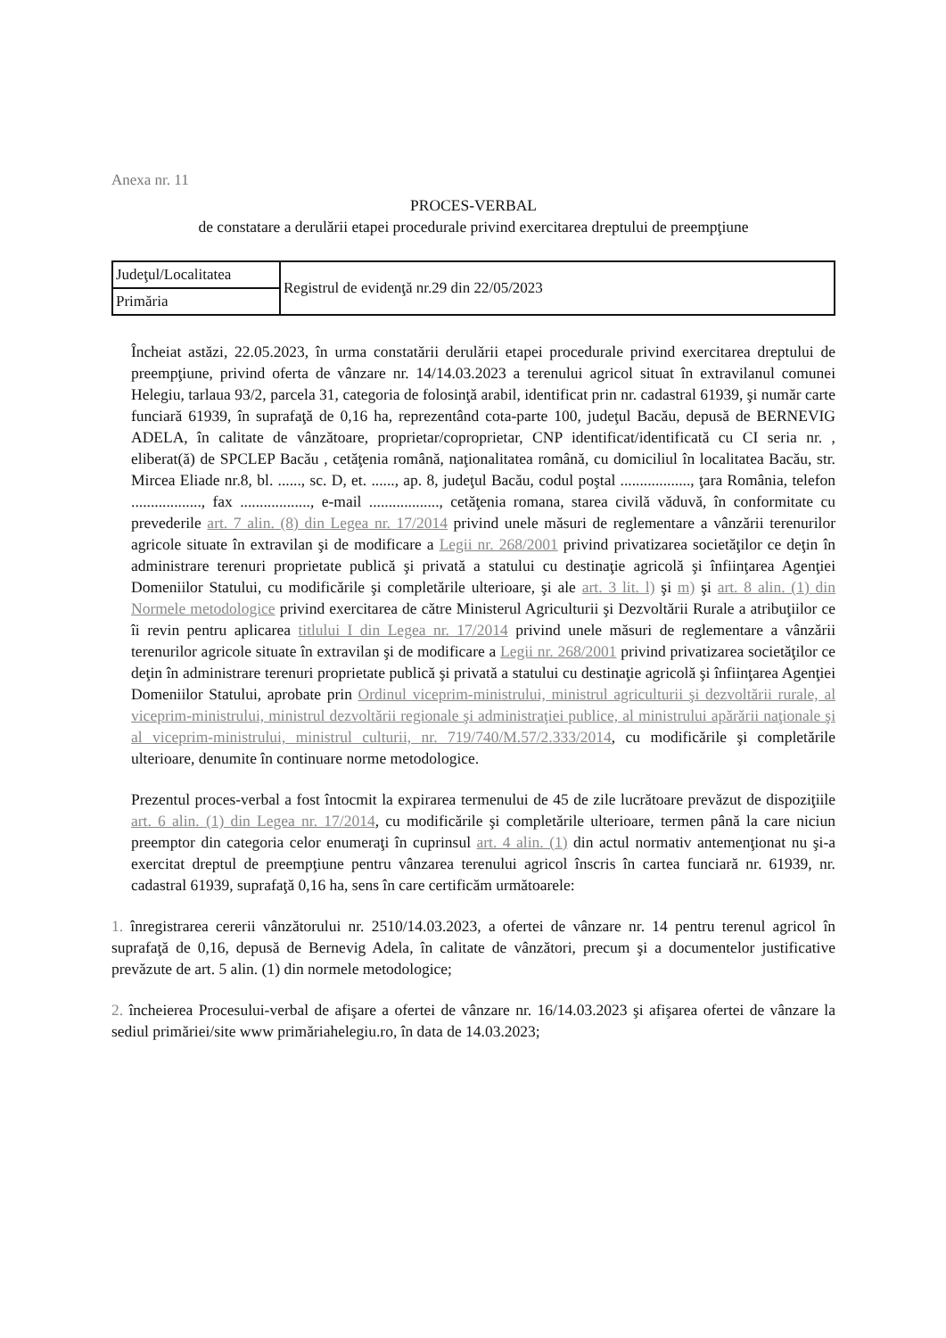Anexa nr. 11
PROCES-VERBAL
de constatare a derulării etapei procedurale privind exercitarea dreptului de preempţiune
| Judeţul/Localitatea | Registrul de evidenţă nr.29 din 22/05/2023 |
| Primăria | |
Încheiat astăzi, 22.05.2023, în urma constatării derulării etapei procedurale privind exercitarea dreptului de preempţiune, privind oferta de vânzare nr. 14/14.03.2023 a terenului agricol situat în extravilanul comunei Helegiu, tarlaua 93/2, parcela 31, categoria de folosinţă arabil, identificat prin nr. cadastral 61939, şi număr carte funciară 61939, în suprafaţă de 0,16 ha, reprezentând cota-parte 100, judeţul Bacău, depusă de BERNEVIG ADELA, în calitate de vânzătoare, proprietar/coproprietar, CNP identificat/identificată cu CI seria nr. , eliberat(ă) de SPCLEP Bacău , cetăţenia română, naţionalitatea română, cu domiciliul în localitatea Bacău, str. Mircea Eliade nr.8, bl. ......, sc. D, et. ......, ap. 8, judeţul Bacău, codul poştal .................., ţara România, telefon .................., fax .................., e-mail .................., cetăţenia romana, starea civilă văduvă, în conformitate cu prevederile art. 7 alin. (8) din Legea nr. 17/2014 privind unele măsuri de reglementare a vânzării terenurilor agricole situate în extravilan şi de modificare a Legii nr. 268/2001 privind privatizarea societăţilor ce deţin în administrare terenuri proprietate publică şi privată a statului cu destinaţie agricolă şi înfiinţarea Agenţiei Domeniilor Statului, cu modificările şi completările ulterioare, şi ale art. 3 lit. l) şi m) şi art. 8 alin. (1) din Normele metodologice privind exercitarea de către Ministerul Agriculturii şi Dezvoltării Rurale a atribuţiilor ce îi revin pentru aplicarea titlului I din Legea nr. 17/2014 privind unele măsuri de reglementare a vânzării terenurilor agricole situate în extravilan şi de modificare a Legii nr. 268/2001 privind privatizarea societăţilor ce deţin în administrare terenuri proprietate publică şi privată a statului cu destinaţie agricolă şi înfiinţarea Agenţiei Domeniilor Statului, aprobate prin Ordinul viceprim-ministrului, ministrul agriculturii şi dezvoltării rurale, al viceprim-ministrului, ministrul dezvoltării regionale şi administraţiei publice, al ministrului apărării naţionale şi al viceprim-ministrului, ministrul culturii, nr. 719/740/M.57/2.333/2014, cu modificările şi completările ulterioare, denumite în continuare norme metodologice.
Prezentul proces-verbal a fost întocmit la expirarea termenului de 45 de zile lucrătoare prevăzut de dispoziţiile art. 6 alin. (1) din Legea nr. 17/2014, cu modificările şi completările ulterioare, termen până la care niciun preemptor din categoria celor enumeraţi în cuprinsul art. 4 alin. (1) din actul normativ antemenţionat nu şi-a exercitat dreptul de preempţiune pentru vânzarea terenului agricol înscris în cartea funciară nr. 61939, nr. cadastral 61939, suprafaţă 0,16 ha, sens în care certificăm următoarele:
1. înregistrarea cererii vânzătorului nr. 2510/14.03.2023, a ofertei de vânzare nr. 14 pentru terenul agricol în suprafaţă de 0,16, depusă de Bernevig Adela, în calitate de vânzători, precum şi a documentelor justificative prevăzute de art. 5 alin. (1) din normele metodologice;
2. încheierea Procesului-verbal de afişare a ofertei de vânzare nr. 16/14.03.2023 şi afişarea ofertei de vânzare la sediul primăriei/site www primăriahelegiu.ro, în data de 14.03.2023;